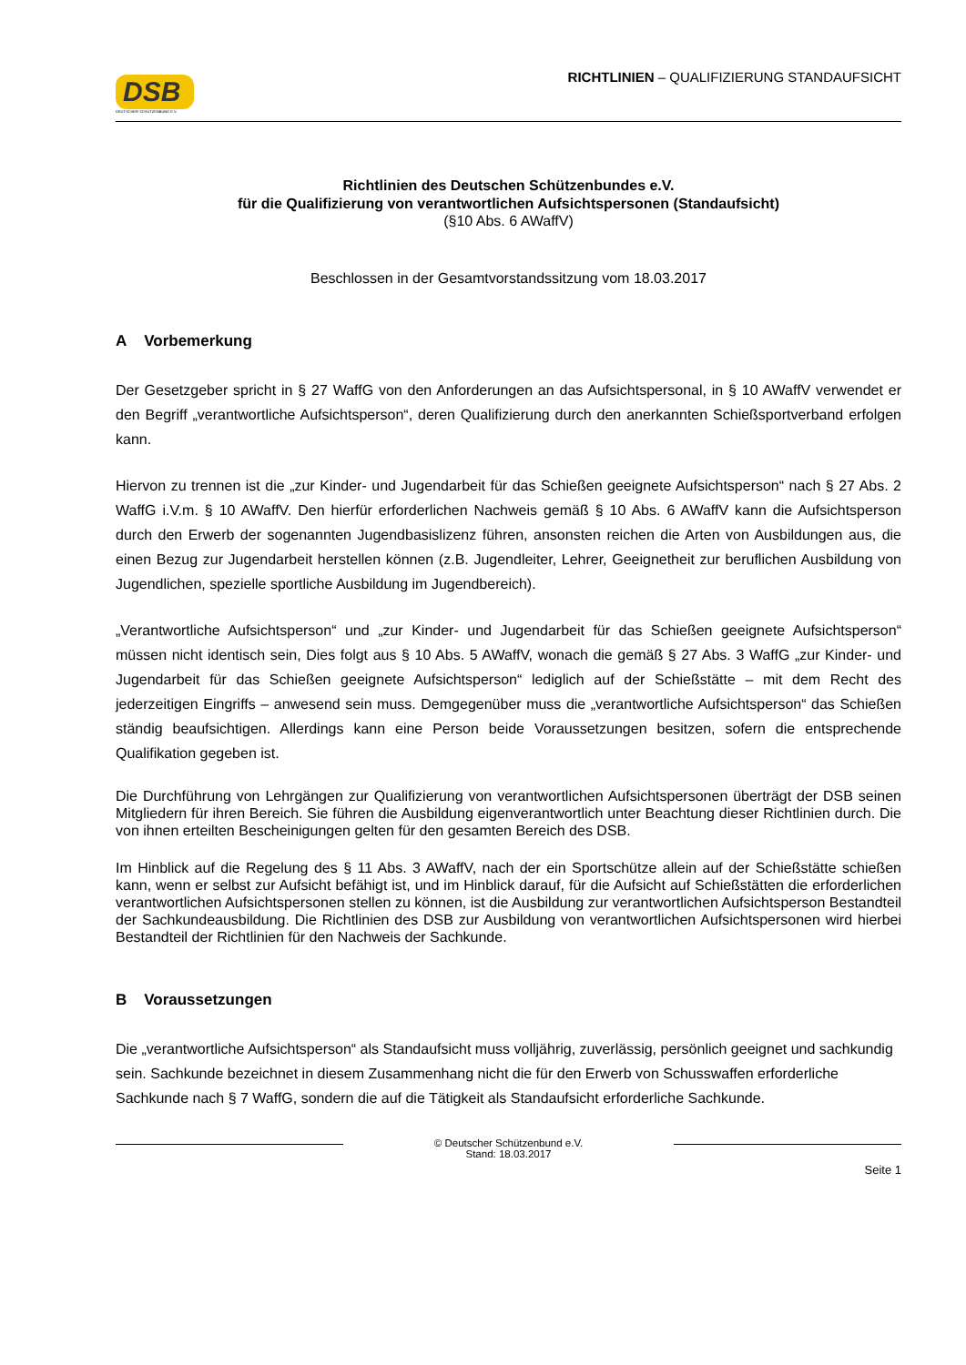DSB
DEUTSCHER SCHÜTZENBUND E.V.
RICHTLINIEN – QUALIFIZIERUNG STANDAUFSICHT
Richtlinien des Deutschen Schützenbundes e.V.
für die Qualifizierung von verantwortlichen Aufsichtspersonen (Standaufsicht)
(§10 Abs. 6 AWaffV)
Beschlossen in der Gesamtvorstandssitzung vom 18.03.2017
A Vorbemerkung
Der Gesetzgeber spricht in § 27 WaffG von den Anforderungen an das Aufsichtspersonal, in § 10 AWaffV verwendet er den Begriff „verantwortliche Aufsichtsperson“, deren Qualifizierung durch den anerkannten Schießsportverband erfolgen kann.
Hiervon zu trennen ist die „zur Kinder- und Jugendarbeit für das Schießen geeignete Aufsichtsperson“ nach § 27 Abs. 2 WaffG i.V.m. § 10 AWaffV. Den hierfür erforderlichen Nachweis gemäß § 10 Abs. 6 AWaffV kann die Aufsichtsperson durch den Erwerb der sogenannten Jugendbasislizenz führen, ansonsten reichen die Arten von Ausbildungen aus, die einen Bezug zur Jugendarbeit herstellen können (z.B. Jugendleiter, Lehrer, Geeignetheit zur beruflichen Ausbildung von Jugendlichen, spezielle sportliche Ausbildung im Jugendbereich).
„Verantwortliche Aufsichtsperson“ und „zur Kinder- und Jugendarbeit für das Schießen geeignete Aufsichtsperson“ müssen nicht identisch sein, Dies folgt aus § 10 Abs. 5 AWaffV, wonach die gemäß § 27 Abs. 3 WaffG „zur Kinder- und Jugendarbeit für das Schießen geeignete Aufsichtsperson“ lediglich auf der Schießstätte – mit dem Recht des jederzeitigen Eingriffs – anwesend sein muss. Demgegenüber muss die „verantwortliche Aufsichtsperson“ das Schießen ständig beaufsichtigen. Allerdings kann eine Person beide Voraussetzungen besitzen, sofern die entsprechende Qualifikation gegeben ist.
Die Durchführung von Lehrgängen zur Qualifizierung von verantwortlichen Aufsichtspersonen überträgt der DSB seinen Mitgliedern für ihren Bereich. Sie führen die Ausbildung eigenverantwortlich unter Beachtung dieser Richtlinien durch. Die von ihnen erteilten Bescheinigungen gelten für den gesamten Bereich des DSB.
Im Hinblick auf die Regelung des § 11 Abs. 3 AWaffV, nach der ein Sportschütze allein auf der Schießstätte schießen kann, wenn er selbst zur Aufsicht befähigt ist, und im Hinblick darauf, für die Aufsicht auf Schießstätten die erforderlichen verantwortlichen Aufsichtspersonen stellen zu können, ist die Ausbildung zur verantwortlichen Aufsichtsperson Bestandteil der Sachkundeausbildung. Die Richtlinien des DSB zur Ausbildung von verantwortlichen Aufsichtspersonen wird hierbei Bestandteil der Richtlinien für den Nachweis der Sachkunde.
B Voraussetzungen
Die „verantwortliche Aufsichtsperson“ als Standaufsicht muss volljährig, zuverlässig, persönlich geeignet und sachkundig sein. Sachkunde bezeichnet in diesem Zusammenhang nicht die für den Erwerb von Schusswaffen erforderliche Sachkunde nach § 7 WaffG, sondern die auf die Tätigkeit als Standaufsicht erforderliche Sachkunde.
© Deutscher Schützenbund e.V.
Stand: 18.03.2017
Seite 1